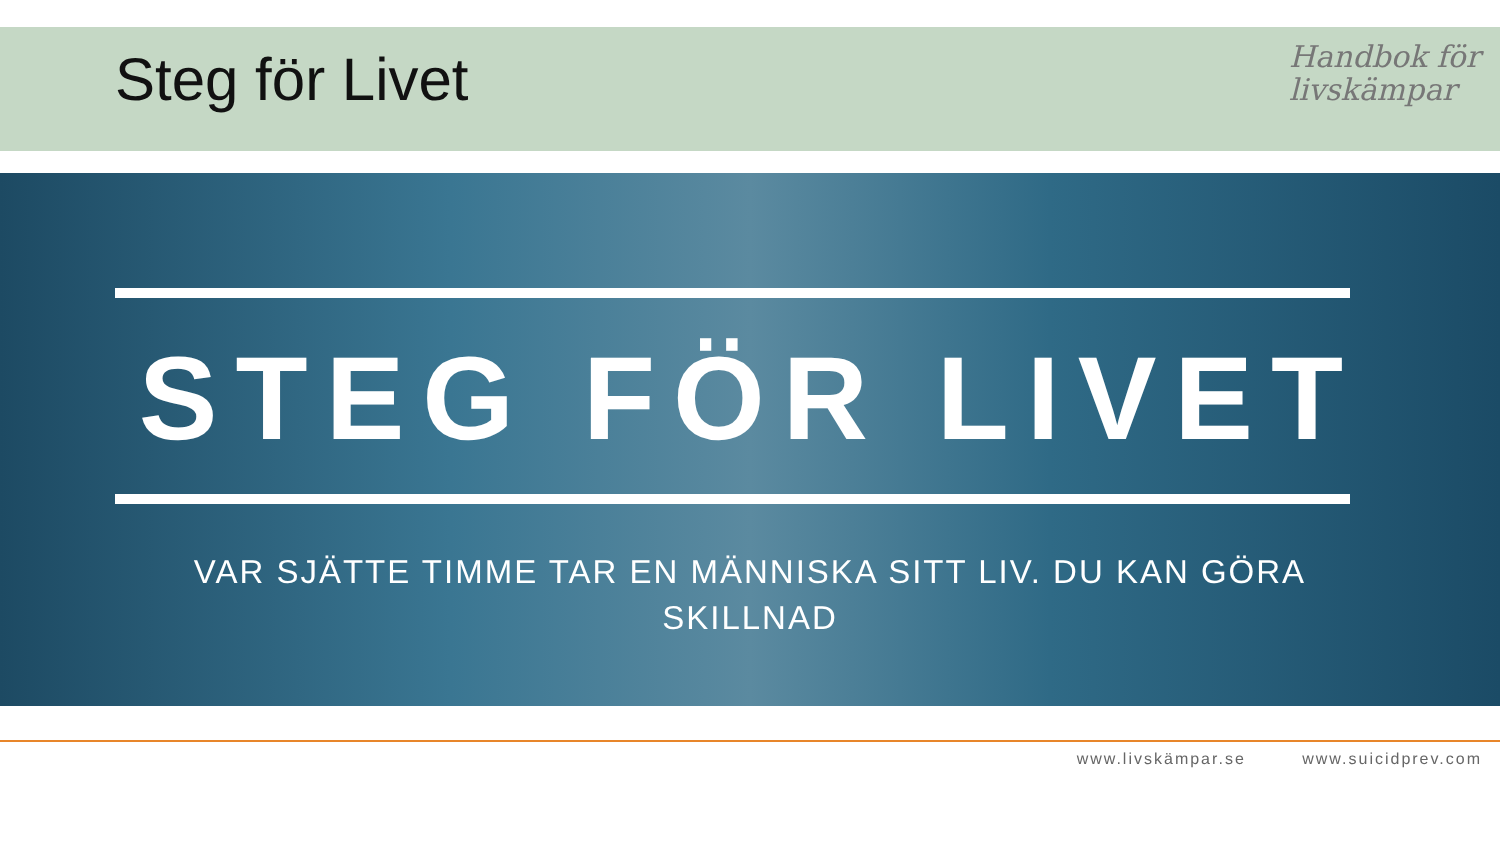Steg för Livet
Handbok för
livskämpar
STEG FÖR LIVET
VAR SJÄTTE TIMME TAR EN MÄNNISKA SITT LIV. DU KAN GÖRA SKILLNAD
www.livskämpar.se www.suicidprev.com